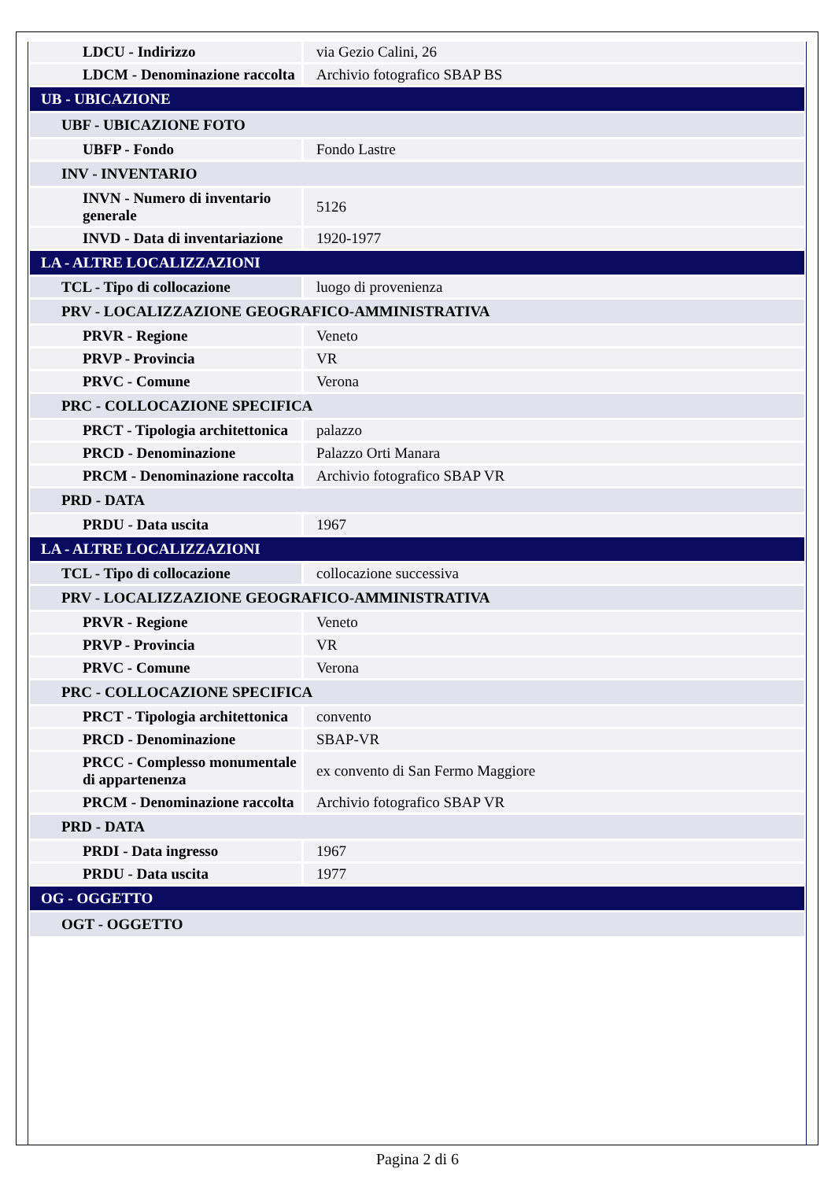| LDCU - Indirizzo | via Gezio Calini, 26 |
| LDCM - Denominazione raccolta | Archivio fotografico SBAP BS |
| UB - UBICAZIONE | |
| UBF - UBICAZIONE FOTO | |
| UBFP - Fondo | Fondo Lastre |
| INV - INVENTARIO | |
| INVN - Numero di inventario generale | 5126 |
| INVD - Data di inventariazione | 1920-1977 |
| LA - ALTRE LOCALIZZAZIONI | |
| TCL - Tipo di collocazione | luogo di provenienza |
| PRV - LOCALIZZAZIONE GEOGRAFICO-AMMINISTRATIVA | |
| PRVR - Regione | Veneto |
| PRVP - Provincia | VR |
| PRVC - Comune | Verona |
| PRC - COLLOCAZIONE SPECIFICA | |
| PRCT - Tipologia architettonica | palazzo |
| PRCD - Denominazione | Palazzo Orti Manara |
| PRCM - Denominazione raccolta | Archivio fotografico SBAP VR |
| PRD - DATA | |
| PRDU - Data uscita | 1967 |
| LA - ALTRE LOCALIZZAZIONI | |
| TCL - Tipo di collocazione | collocazione successiva |
| PRV - LOCALIZZAZIONE GEOGRAFICO-AMMINISTRATIVA | |
| PRVR - Regione | Veneto |
| PRVP - Provincia | VR |
| PRVC - Comune | Verona |
| PRC - COLLOCAZIONE SPECIFICA | |
| PRCT - Tipologia architettonica | convento |
| PRCD - Denominazione | SBAP-VR |
| PRCC - Complesso monumentale di appartenenza | ex convento di San Fermo Maggiore |
| PRCM - Denominazione raccolta | Archivio fotografico SBAP VR |
| PRD - DATA | |
| PRDI - Data ingresso | 1967 |
| PRDU - Data uscita | 1977 |
| OG - OGGETTO | |
| OGT - OGGETTO | |
Pagina 2 di 6